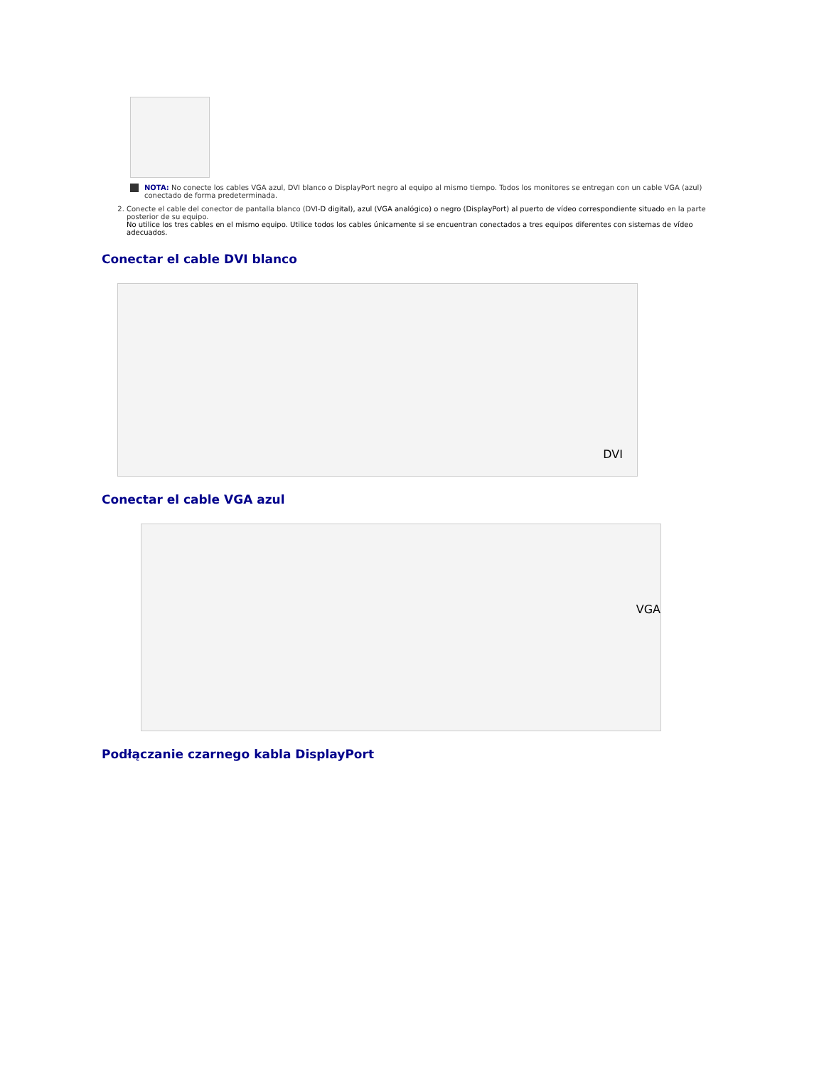NOTA: No conecte los cables VGA azul, DVI blanco o DisplayPort negro al equipo al mismo tiempo. Todos los monitores se entregan con un cable VGA (azul) conectado de forma predeterminada.
2. Conecte el cable del conector de pantalla blanco (DVI-D digital), azul (VGA analógico) o negro (DisplayPort) al puerto de vídeo correspondiente situado en la parte posterior de su equipo.
No utilice los tres cables en el mismo equipo. Utilice todos los cables únicamente si se encuentran conectados a tres equipos diferentes con sistemas de vídeo adecuados.
Conectar el cable DVI blanco
DVI
Conectar el cable VGA azul
VGA
Podłączanie czarnego kabla DisplayPort